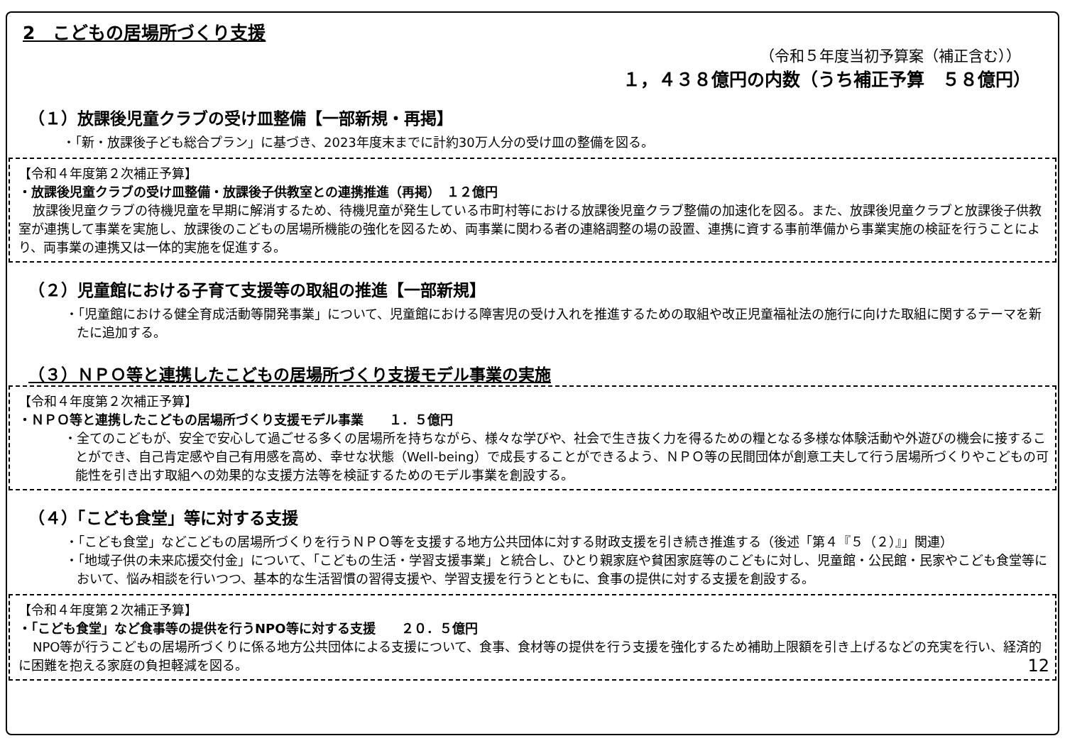2　こどもの居場所づくり支援
（令和５年度当初予算案（補正含む））
１，４３８億円の内数（うち補正予算　５８億円）
（１）放課後児童クラブの受け皿整備【一部新規・再掲】
・「新・放課後子ども総合プラン」に基づき、2023年度末までに計約30万人分の受け皿の整備を図る。
【令和４年度第２次補正予算】
・放課後児童クラブの受け皿整備・放課後子供教室との連携推進（再掲）　１２億円
放課後児童クラブの待機児童を早期に解消するため、待機児童が発生している市町村等における放課後児童クラブ整備の加速化を図る。また、放課後児童クラブと放課後子供教室が連携して事業を実施し、放課後のこどもの居場所機能の強化を図るため、両事業に関わる者の連絡調整の場の設置、連携に資する事前準備から事業実施の検証を行うことにより、両事業の連携又は一体的実施を促進する。
（２）児童館における子育て支援等の取組の推進【一部新規】
・「児童館における健全育成活動等開発事業」について、児童館における障害児の受け入れを推進するための取組や改正児童福祉法の施行に向けた取組に関するテーマを新たに追加する。
（３）ＮＰＯ等と連携したこどもの居場所づくり支援モデル事業の実施
【令和４年度第２次補正予算】
・ＮＰＯ等と連携したこどもの居場所づくり支援モデル事業　　１．５億円
・全てのこどもが、安全で安心して過ごせる多くの居場所を持ちながら、様々な学びや、社会で生き抜く力を得るための糧となる多様な体験活動や外遊びの機会に接することができ、自己肯定感や自己有用感を高め、幸せな状態（Well-being）で成長することができるよう、ＮＰＯ等の民間団体が創意工夫して行う居場所づくりやこどもの可能性を引き出す取組への効果的な支援方法等を検証するためのモデル事業を創設する。
（４）「こども食堂」等に対する支援
・「こども食堂」などこどもの居場所づくりを行うＮＰＯ等を支援する地方公共団体に対する財政支援を引き続き推進する（後述「第４『５（２）』」関連）
・「地域子供の未来応援交付金」について、「こどもの生活・学習支援事業」と統合し、ひとり親家庭や貧困家庭等のこどもに対し、児童館・公民館・民家やこども食堂等において、悩み相談を行いつつ、基本的な生活習慣の習得支援や、学習支援を行うとともに、食事の提供に対する支援を創設する。
【令和４年度第２次補正予算】
・「こども食堂」など食事等の提供を行うNPO等に対する支援　　２０．５億円
NPO等が行うこどもの居場所づくりに係る地方公共団体による支援について、食事、食材等の提供を行う支援を強化するため補助上限額を引き上げるなどの充実を行い、経済的に困難を抱える家庭の負担軽減を図る。 12